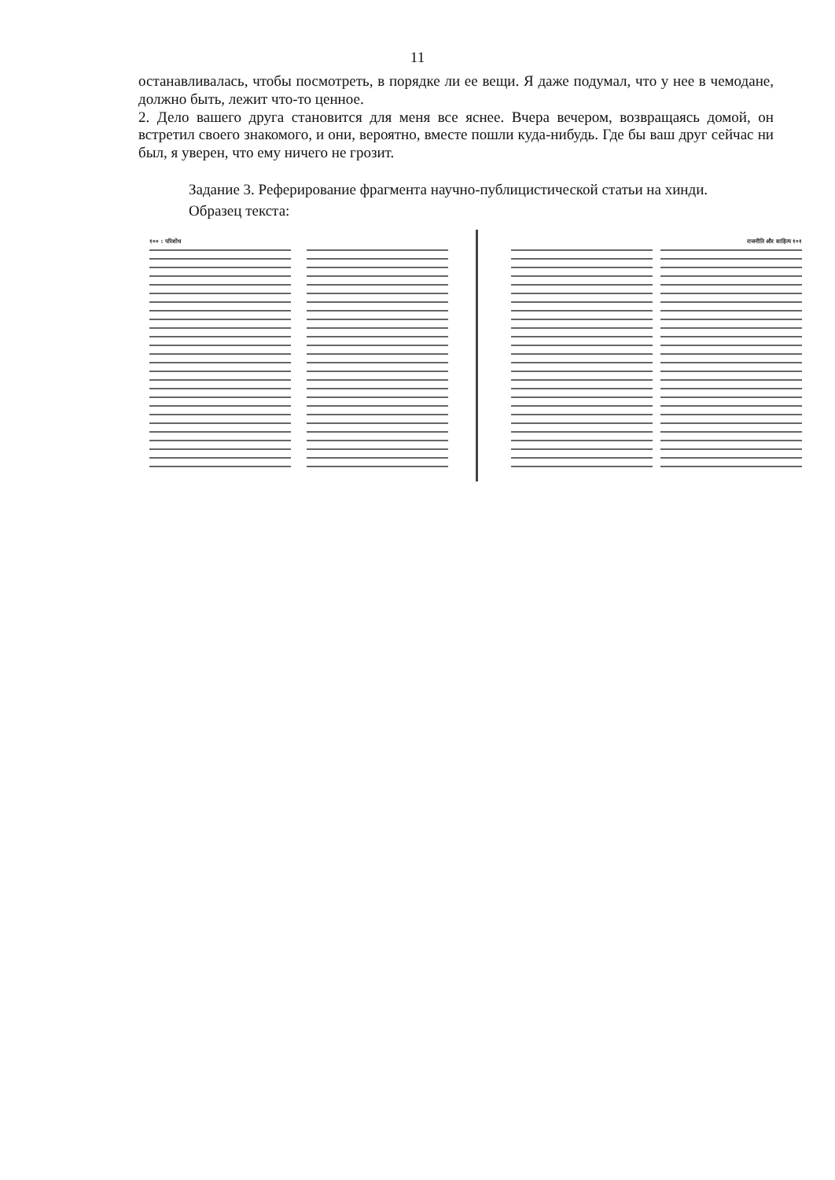11
останавливалась, чтобы посмотреть, в порядке ли ее вещи. Я даже подумал, что у нее в чемодане, должно быть, лежит что-то ценное.
2. Дело вашего друга становится для меня все яснее. Вчера вечером, возвращаясь домой, он встретил своего знакомого, и они, вероятно, вместе пошли куда-нибудь. Где бы ваш друг сейчас ни был, я уверен, что ему ничего не грозит.
Задание 3. Реферирование фрагмента научно-публицистической статьи на хинди.
Образец текста:
१०० : परिशोध राजनीति और साहित्य १०१